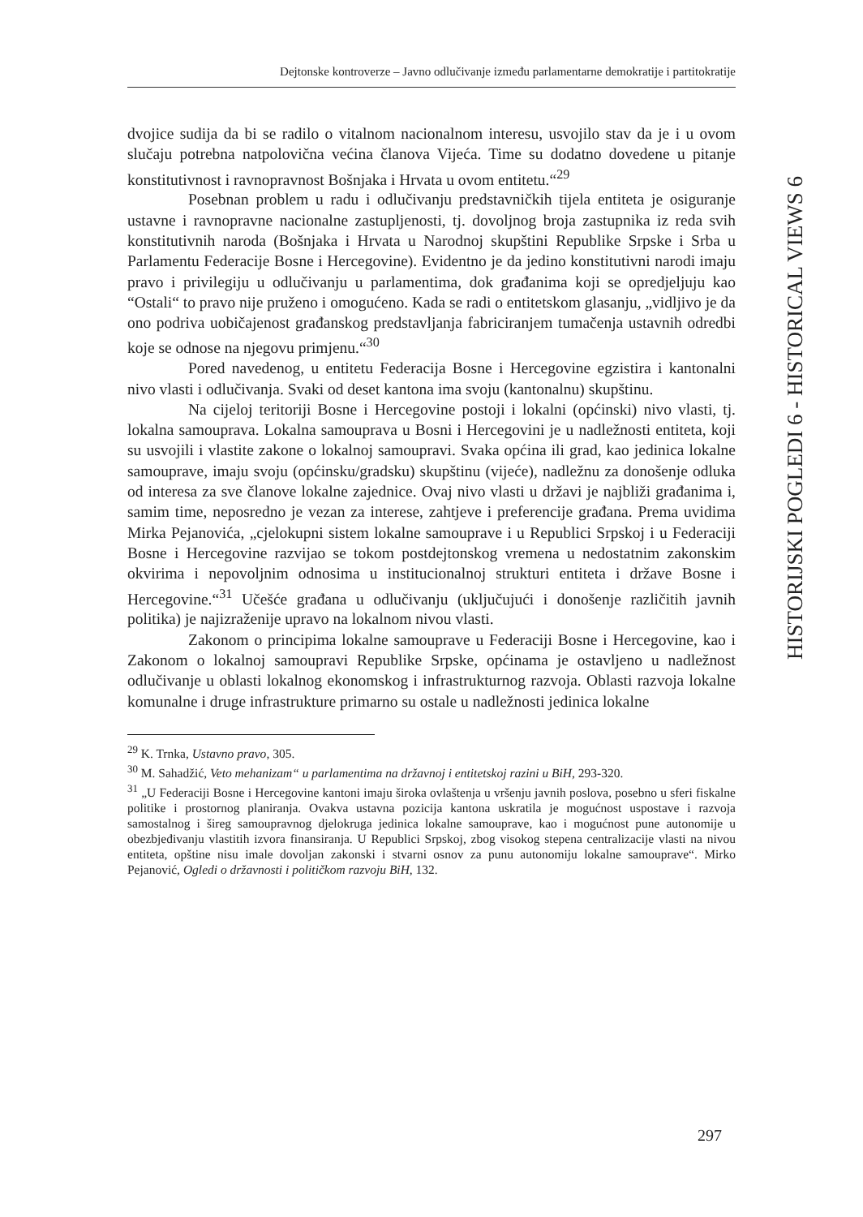Dejtonske kontroverze – Javno odlučivanje između parlamentarne demokratije i partitokratije
HISTORIJSKI POGLEDI 6 - HISTORICAL VIEWS 6
dvojice sudija da bi se radilo o vitalnom nacionalnom interesu, usvojilo stav da je i u ovom slučaju potrebna natpolovična većina članova Vijeća. Time su dodatno dovedene u pitanje konstitutivnost i ravnopravnost Bošnjaka i Hrvata u ovom entitetu.“<sup>29</sup>
Posebnan problem u radu i odlučivanju predstavničkih tijela entiteta je osiguranje ustavne i ravnopravne nacionalne zastupljenosti, tj. dovoljnog broja zastupnika iz reda svih konstitutivnih naroda (Bošnjaka i Hrvata u Narodnoj skupštini Republike Srpske i Srba u Parlamentu Federacije Bosne i Hercegovine). Evidentno je da jedino konstitutivni narodi imaju pravo i privilegiju u odlučivanju u parlamentima, dok građanima koji se opredjeljuju kao “Ostali“ to pravo nije pruženo i omogućeno. Kada se radi o entitetskom glasanju, „vidljivo je da ono podriva uobičajenost građanskog predstavljanja fabriciranjem tumačenja ustavnih odredbi koje se odnose na njegovu primjenu.“<sup>30</sup>
Pored navedenog, u entitetu Federacija Bosne i Hercegovine egzistira i kantonalni nivo vlasti i odlučivanja. Svaki od deset kantona ima svoju (kantonalnu) skupštinu.
Na cijeloj teritoriji Bosne i Hercegovine postoji i lokalni (općinski) nivo vlasti, tj. lokalna samouprava. Lokalna samouprava u Bosni i Hercegovini je u nadležnosti entiteta, koji su usvojili i vlastite zakone o lokalnoj samoupravi. Svaka općina ili grad, kao jedinica lokalne samouprave, imaju svoju (općinsku/gradsku) skupštinu (vijeće), nadležnu za donošenje odluka od interesa za sve članove lokalne zajednice. Ovaj nivo vlasti u državi je najbliži građanima i, samim time, neposredno je vezan za interese, zahtjeve i preferencije građana. Prema uvidima Mirka Pejanovića, „cjelokupni sistem lokalne samouprave i u Republici Srpskoj i u Federaciji Bosne i Hercegovine razvijao se tokom postdejtonskog vremena u nedostatnim zakonskim okvirima i nepovoljnim odnosima u institucionalnoj strukturi entiteta i države Bosne i Hercegovine.“<sup>31</sup> Učešće građana u odlučivanju (uključujući i donošenje različitih javnih politika) je najizraženije upravo na lokalnom nivou vlasti.
Zakonom o principima lokalne samouprave u Federaciji Bosne i Hercegovine, kao i Zakonom o lokalnoj samoupravi Republike Srpske, općinama je ostavljeno u nadležnost odlučivanje u oblasti lokalnog ekonomskog i infrastrukturnog razvoja. Oblasti razvoja lokalne komunalne i druge infrastrukture primarno su ostale u nadležnosti jedinica lokalne
<sup>29</sup> K. Trnka, Ustavno pravo, 305.
<sup>30</sup> M. Sahadžić, Veto mehanizam“ u parlamentima na državnoj i entitetskoj razini u BiH, 293-320.
<sup>31</sup> „U Federaciji Bosne i Hercegovine kantoni imaju široka ovlaštenja u vršenju javnih poslova, posebno u sferi fiskalne politike i prostornog planiranja. Ovakva ustavna pozicija kantona uskratila je mogućnost uspostave i razvoja samostalnog i šireg samoupravnog djelokruga jedinica lokalne samouprave, kao i mogućnost pune autonomije u obezbjeđivanju vlastitih izvora finansiranja. U Republici Srpskoj, zbog visokog stepena centralizacije vlasti na nivou entiteta, opštine nisu imale dovoljan zakonski i stvarni osnov za punu autonomiju lokalne samouprave“. Mirko Pejanović, Ogledi o državnosti i političkom razvoju BiH, 132.
297